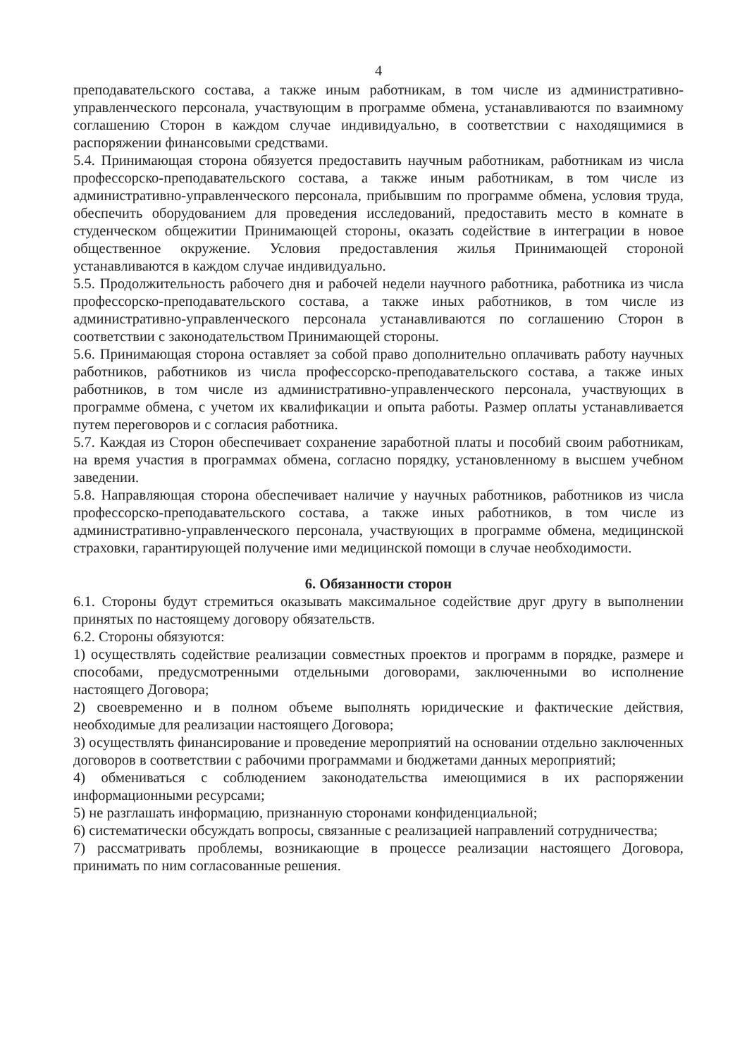4
преподавательского состава, а также иным работникам, в том числе из административно-управленческого персонала, участвующим в программе обмена, устанавливаются по взаимному соглашению Сторон в каждом случае индивидуально, в соответствии с находящимися в распоряжении финансовыми средствами.
5.4. Принимающая сторона обязуется предоставить научным работникам, работникам из числа профессорско-преподавательского состава, а также иным работникам, в том числе из административно-управленческого персонала, прибывшим по программе обмена, условия труда, обеспечить оборудованием для проведения исследований, предоставить место в комнате в студенческом общежитии Принимающей стороны, оказать содействие в интеграции в новое общественное окружение. Условия предоставления жилья Принимающей стороной устанавливаются в каждом случае индивидуально.
5.5. Продолжительность рабочего дня и рабочей недели научного работника, работника из числа профессорско-преподавательского состава, а также иных работников, в том числе из административно-управленческого персонала устанавливаются по соглашению Сторон в соответствии с законодательством Принимающей стороны.
5.6. Принимающая сторона оставляет за собой право дополнительно оплачивать работу научных работников, работников из числа профессорско-преподавательского состава, а также иных работников, в том числе из административно-управленческого персонала, участвующих в программе обмена, с учетом их квалификации и опыта работы. Размер оплаты устанавливается путем переговоров и с согласия работника.
5.7. Каждая из Сторон обеспечивает сохранение заработной платы и пособий своим работникам, на время участия в программах обмена, согласно порядку, установленному в высшем учебном заведении.
5.8. Направляющая сторона обеспечивает наличие у научных работников, работников из числа профессорско-преподавательского состава, а также иных работников, в том числе из административно-управленческого персонала, участвующих в программе обмена, медицинской страховки, гарантирующей получение ими медицинской помощи в случае необходимости.
6. Обязанности сторон
6.1. Стороны будут стремиться оказывать максимальное содействие друг другу в выполнении принятых по настоящему договору обязательств.
6.2. Стороны обязуются:
1) осуществлять содействие реализации совместных проектов и программ в порядке, размере и способами, предусмотренными отдельными договорами, заключенными во исполнение настоящего Договора;
2) своевременно и в полном объеме выполнять юридические и фактические действия, необходимые для реализации настоящего Договора;
3) осуществлять финансирование и проведение мероприятий на основании отдельно заключенных договоров в соответствии с рабочими программами и бюджетами данных мероприятий;
4) обмениваться с соблюдением законодательства имеющимися в их распоряжении информационными ресурсами;
5) не разглашать информацию, признанную сторонами конфиденциальной;
6) систематически обсуждать вопросы, связанные с реализацией направлений сотрудничества;
7) рассматривать проблемы, возникающие в процессе реализации настоящего Договора, принимать по ним согласованные решения.